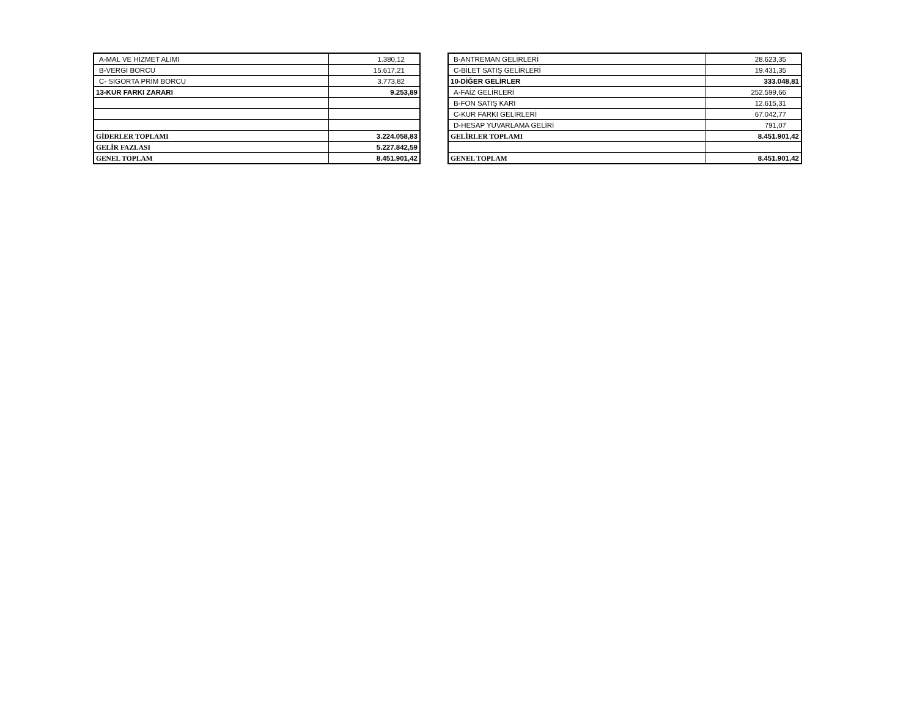| A-MAL VE HİZMET ALIMI | 1.380,12 |
| B-VERGİ BORCU | 15.617,21 |
| C- SİGORTA PRİM BORCU | 3.773,82 |
| 13-KUR FARKI ZARARI | 9.253,89 |
| GİDERLER TOPLAMI | 3.224.058,83 |
| GELİR FAZLASI | 5.227.842,59 |
| GENEL TOPLAM | 8.451.901,42 |
| B-ANTREMAN GELİRLERİ | 28.623,35 |
| C-BİLET SATIŞ GELİRLERİ | 19.431,35 |
| 10-DİĞER GELİRLER | 333.048,81 |
| A-FAİZ GELİRLERİ | 252.599,66 |
| B-FON SATIŞ KARI | 12.615,31 |
| C-KUR FARKI GELİRLERİ | 67.042,77 |
| D-HESAP YUVARLAMA GELİRİ | 791,07 |
| GELİRLER TOPLAMI | 8.451.901,42 |
| GENEL TOPLAM | 8.451.901,42 |